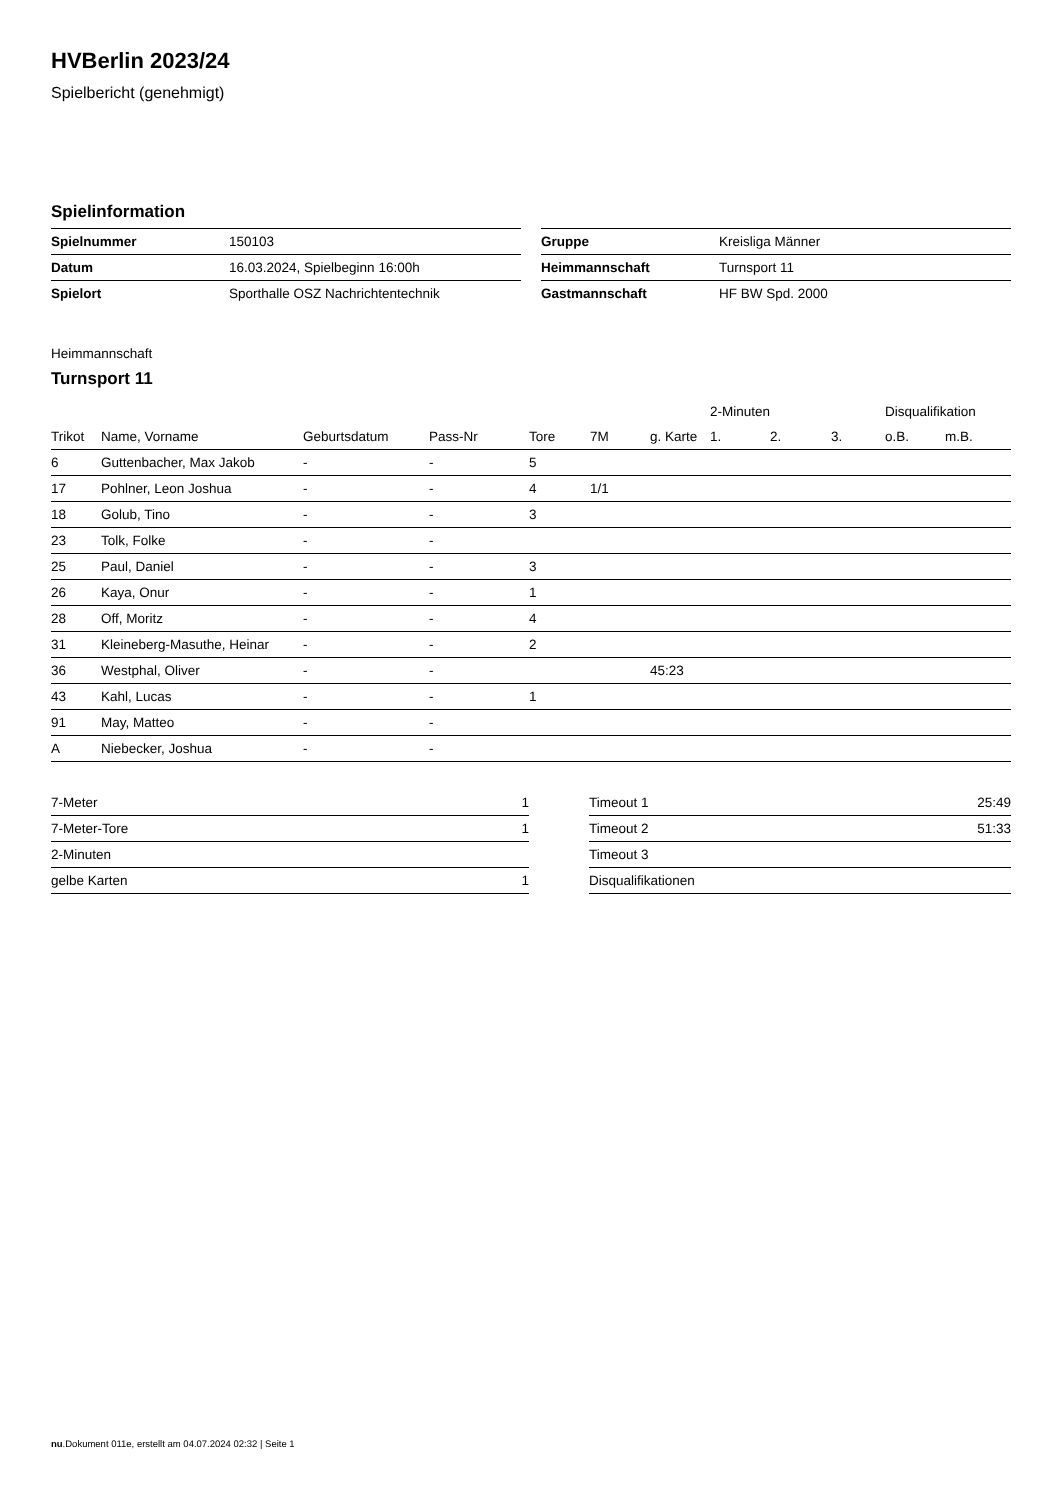HVBerlin 2023/24
Spielbericht (genehmigt)
Spielinformation
| Spielnummer | 150103 |
| Datum | 16.03.2024, Spielbeginn 16:00h |
| Spielort | Sporthalle OSZ Nachrichtentechnik |
| Gruppe | Kreisliga Männer |
| Heimmannschaft | Turnsport 11 |
| Gastmannschaft | HF BW Spd. 2000 |
Heimmannschaft
Turnsport 11
| | | | | | | | 2-Minuten | | | Disqualifikation | |
| --- | --- | --- | --- | --- | --- | --- | --- | --- | --- | --- | --- |
| Trikot | Name, Vorname | Geburtsdatum | Pass-Nr | Tore | 7M | g. Karte | 1. | 2. | 3. | o.B. | m.B. |
| 6 | Guttenbacher, Max Jakob | - | - | 5 | | | | | | | |
| 17 | Pohlner, Leon Joshua | - | - | 4 | 1/1 | | | | | | |
| 18 | Golub, Tino | - | - | 3 | | | | | | | |
| 23 | Tolk, Folke | - | - | | | | | | | | |
| 25 | Paul, Daniel | - | - | 3 | | | | | | | |
| 26 | Kaya, Onur | - | - | 1 | | | | | | | |
| 28 | Off, Moritz | - | - | 4 | | | | | | | |
| 31 | Kleineberg-Masuthe, Heinar | - | - | 2 | | | | | | | |
| 36 | Westphal, Oliver | - | - | | | 45:23 | | | | | |
| 43 | Kahl, Lucas | - | - | 1 | | | | | | | |
| 91 | May, Matteo | - | - | | | | | | | | |
| A | Niebecker, Joshua | - | - | | | | | | | | |
| 7-Meter | 1 |
| 7-Meter-Tore | 1 |
| 2-Minuten | |
| gelbe Karten | 1 |
| Timeout 1 | 25:49 |
| Timeout 2 | 51:33 |
| Timeout 3 | |
| Disqualifikationen | |
nu.Dokument 011e, erstellt am 04.07.2024 02:32 | Seite 1